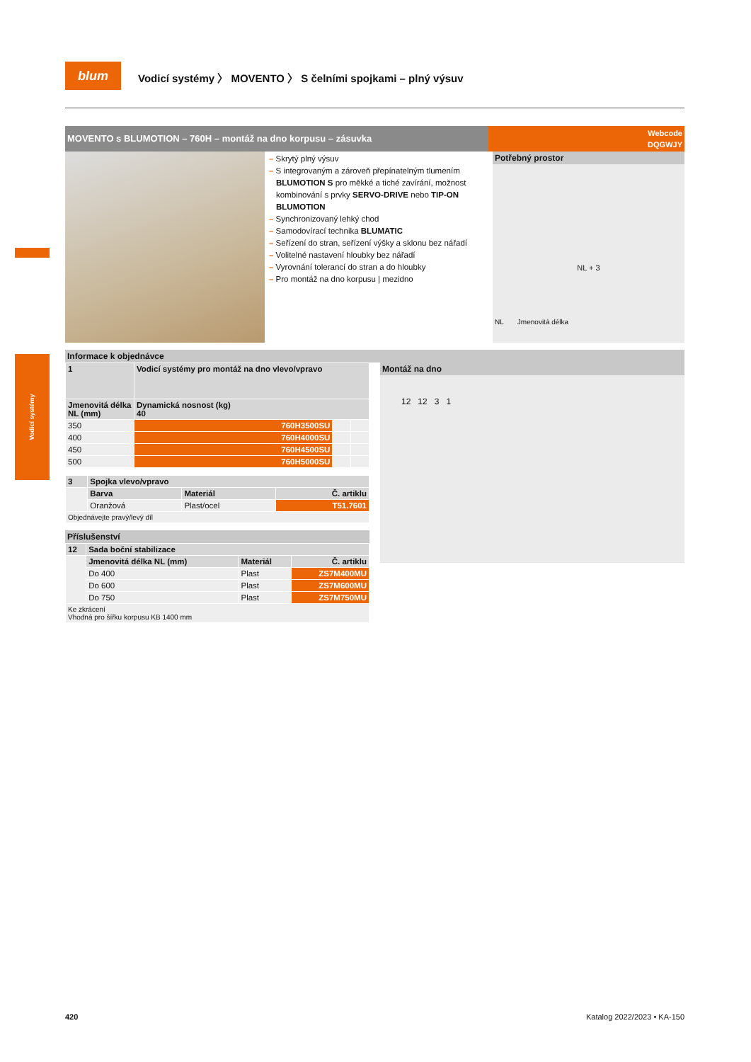Vodicí systémy
blum
Vodicí systémy 〉 MOVENTO 〉 S čelními spojkami – plný výsuv
MOVENTO s BLUMOTION – 760H – montáž na dno korpusu – zásuvka
Webcode
DQGWJY
– Skrytý plný výsuv
– S integrovaným a zároveň přepínatelným tlumením BLUMOTION S pro měkké a tiché zavírání, možnost kombinování s prvky SERVO-DRIVE nebo TIP-ON BLUMOTION
– Synchronizovaný lehký chod
– Samodovírací technika BLUMATIC
– Seřízení do stran, seřízení výšky a sklonu bez nářadí
– Volitelné nastavení hloubky bez nářadí
– Vyrovnání tolerancí do stran a do hloubky
– Pro montáž na dno korpusu | mezidno
Potřebný prostor
NL + 3
NL Jmenovitá délka
Informace k objednávce
| 1 | Vodicí systémy pro montáž na dno vlevo/vpravo | | |
| --- | --- | --- | --- |
| Jmenovitá délka NL (mm) | Dynamická nosnost (kg) 40 | | |
| 350 | 760H3500SU | | |
| 400 | 760H4000SU | | |
| 450 | 760H4500SU | | |
| 500 | 760H5000SU | | |
| 3 | Spojka vlevo/vpravo | | |
| --- | --- | --- | --- |
| | Barva | Materiál | Č. artiklu |
| | Oranžová | Plast/ocel | T51.7601 |
| Objednávejte pravý/levý díl | | | |
Příslušenství
| 12 | Sada boční stabilizace | | |
| --- | --- | --- | --- |
| | Jmenovitá délka NL (mm) | Materiál | Č. artiklu |
| | Do 400 | Plast | ZS7M400MU |
| | Do 600 | Plast | ZS7M600MU |
| | Do 750 | Plast | ZS7M750MU |
| Ke zkrácení Vhodná pro šířku korpusu KB 1400 mm | | | |
Montáž na dno
12 12 3 1
420 Katalog 2022/2023 • KA-150